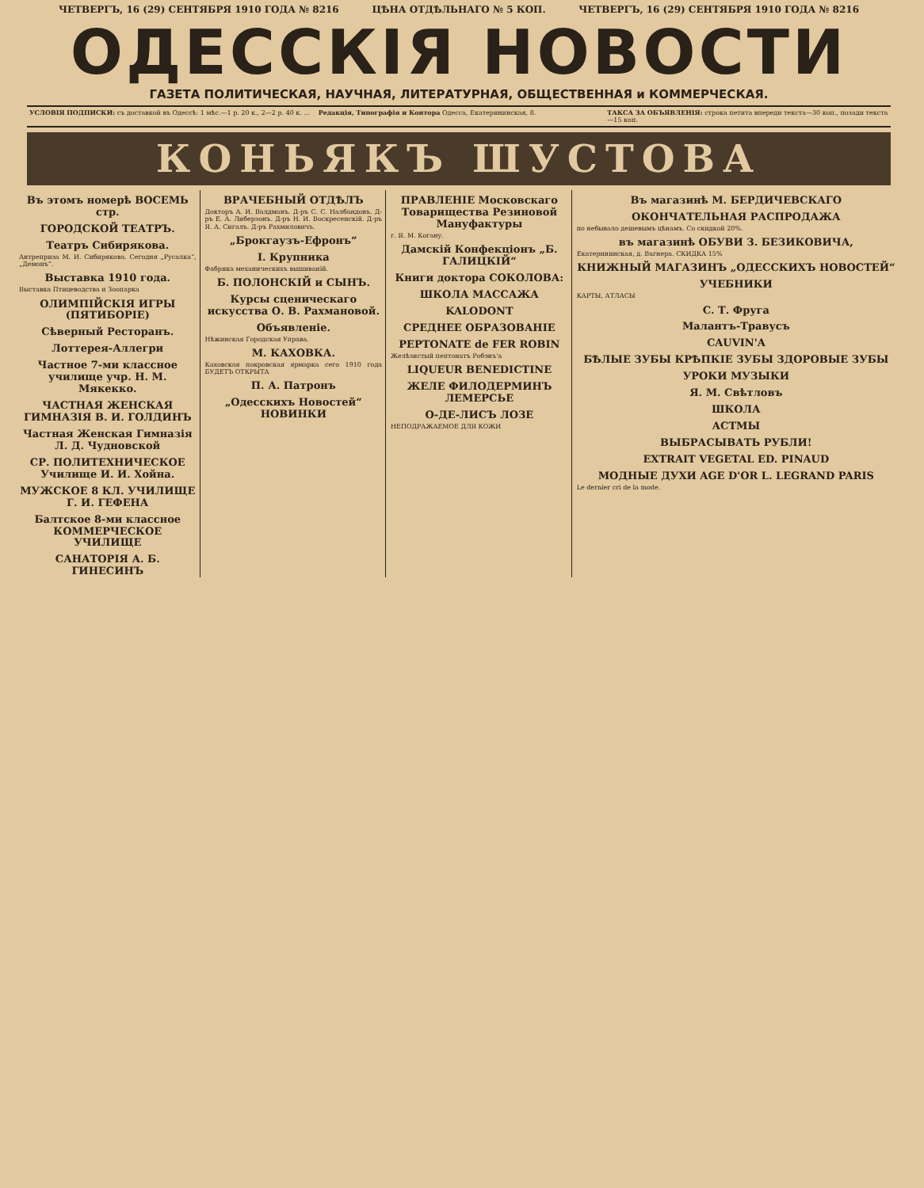ЧЕТВЕРГЪ, 16 (29) СЕНТЯБРЯ 1910 ГОДА № 8216 ЦѢНА ОТДѢЛЬНАГО № 5 КОП. ЧЕТВЕРГЪ, 16 (29) СЕНТЯБРЯ 1910 ГОДА № 8216
ОДЕССКІЯ НОВОСТИ
ГАЗЕТА ПОЛИТИЧЕСКАЯ, НАУЧНАЯ, ЛИТЕРАТУРНАЯ, ОБЩЕСТВЕННАЯ и КОММЕРЧЕСКАЯ.
УСЛОВІЯ ПОДПИСКИ: съ доставкой въ Одессѣ: 1 мѣс.—1 р. 20 к., 2—2 р. 40 к. ...
Редакція, Типографія и Контора Одесса, Екатерининская, 8.
ТАКСА ЗА ОБЪЯВЛЕНІЯ: строка петита впереди текста—30 коп., позади текста—15 коп.
КОНЬЯКЪ ШУСТОВА
Въ этомъ номерѣ ВОСЕМЬ стр.
ГОРОДСКОЙ ТЕАТРЪ.
Театръ Сибирякова.
Антреприза М. И. Сибирякова. Сегодня „Русалка“, „Демонъ“.
Выставка 1910 года.
Выставка Птицеводства и Зоопарка
ОЛИМПІЙСКІЯ ИГРЫ (ПЯТИБОРІЕ)
Сѣверный Ресторанъ.
Лоттерея-Аллегри
Частное 7-ми классное училище учр. Н. М. Мякекко.
ЧАСТНАЯ ЖЕНСКАЯ ГИМНАЗІЯ В. И. ГОЛДИНЪ
Частная Женская Гимназія Л. Д. Чудновской
СР. ПОЛИТЕХНИЧЕСКОЕ Училище И. И. Хойна.
МУЖСКОЕ 8 КЛ. УЧИЛИЩЕ Г. И. ГЕФЕНА
Балтское 8-ми классное КОММЕРЧЕСКОЕ УЧИЛИЩЕ
САНАТОРІЯ А. Б. ГИНЕСИНЪ
ВРАЧЕБНЫЙ ОТДѢЛЪ
Докторъ А. И. Валдманъ. Д-ръ С. С. Налбандовъ. Д-ръ Е. А. Либерзонъ. Д-ръ Н. И. Воскресенскій. Д-ръ Я. А. Сигалъ. Д-ръ Рахмиловичъ.
„Брокгаузъ-Ефронъ“I. Крупника
Фабрика механическихъ вышиваній.
Б. ПОЛОНСКІЙ и СЫНЪ.
Курсы сценическаго искусства О. В. Рахмановой.
Объявленіе.
Нѣжинская Городская Управа.
М. КАХОВКА.
Каховская покровская ярмарка сего 1910 года БУДЕТЪ ОТКРЫТА
П. А. Патронъ
„Одесскихъ Новостей“ НОВИНКИ
ПРАВЛЕНІЕ Московскаго Товарищества Резиновой Мануфактуры
г. Я. М. Когану.
Дамскій Конфекціонъ „Б. ГАЛИЦКІЙ“Книги доктора СОКОЛОВА:
ШКОЛА МАССАЖА
KALODONT
СРЕДНЕЕ ОБРАЗОВАНІЕ
PEPTONATE de FER ROBIN
Желѣзистый пептонатъ Робэнъ'а
LIQUEUR BENEDICTINE
ЖЕЛЕ ФИЛОДЕРМИНЪ ЛЕМЕРСЬЕ
О-ДЕ-ЛИСЪ ЛОЗЕ
НЕПОДРАЖАЕМОЕ ДЛЯ КОЖИ
Въ магазинѣ М. БЕРДИЧЕВСКАГО
ОКОНЧАТЕЛЬНАЯ РАСПРОДАЖА
по небывало дешевымъ цѣнамъ. Со скидкой 20%.
въ магазинѣ ОБУВИ З. БЕЗИКОВИЧА,
Екатерининская, д. Вагнера. СКИДКА 15%
КНИЖНЫЙ МАГАЗИНЪ „ОДЕССКИХЪ НОВОСТЕЙ“УЧЕБНИКИ
КАРТЫ, АТЛАСЫ
С. Т. Фруга
Малантъ-Травусъ
CAUVIN'A
БѢЛЫЕ ЗУБЫ КРѢПКІЕ ЗУБЫ ЗДОРОВЫЕ ЗУБЫ
УРОКИ МУЗЫКИ
Я. М. Свѣтловъ
ШКОЛА
АСТМЫ
ВЫБРАСЫВАТЬ РУБЛИ!
EXTRAIT VEGETAL ED. PINAUD
МОДНЫЕ ДУХИ AGE D'OR L. LEGRAND PARIS
Le dernier cri de la mode.